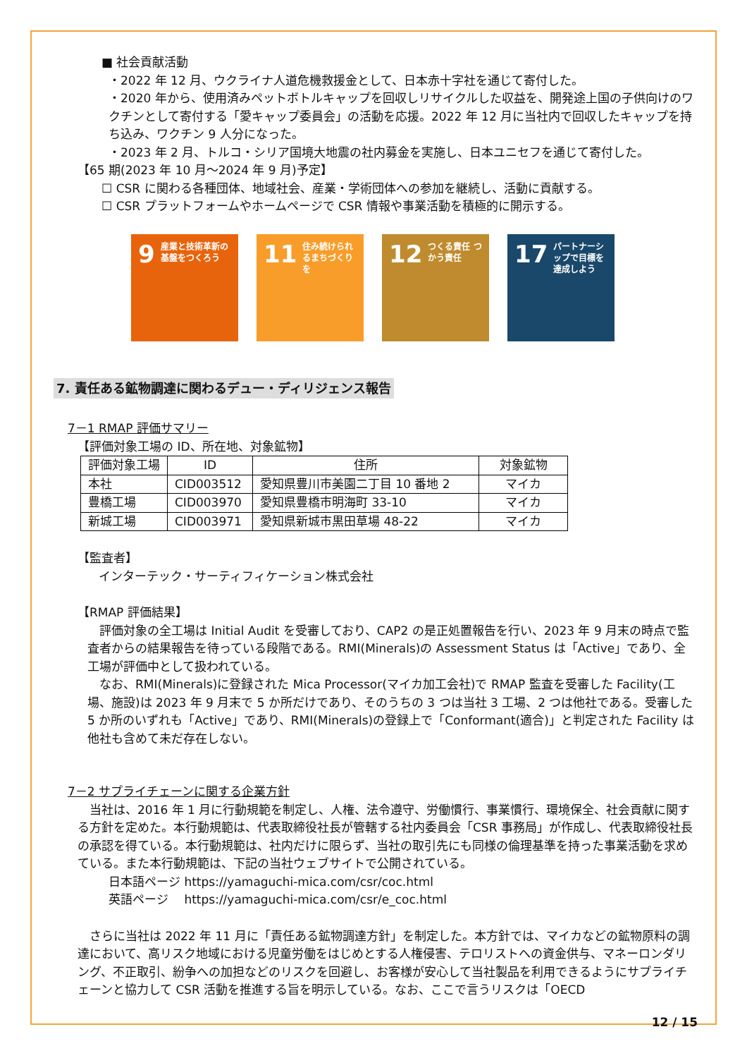■ 社会貢献活動
・2022 年 12 月、ウクライナ人道危機救援金として、日本赤十字社を通じて寄付した。
・2020 年から、使用済みペットボトルキャップを回収しリサイクルした収益を、開発途上国の子供向けのワクチンとして寄付する「愛キャップ委員会」の活動を応援。2022 年 12 月に当社内で回収したキャップを持ち込み、ワクチン 9 人分になった。
・2023 年 2 月、トルコ・シリア国境大地震の社内募金を実施し、日本ユニセフを通じて寄付した。
【65 期(2023 年 10 月～2024 年 9 月)予定】
☐ CSR に関わる各種団体、地域社会、産業・学術団体への参加を継続し、活動に貢献する。
☐ CSR プラットフォームやホームページで CSR 情報や事業活動を積極的に開示する。
9 産業と技術革新の基盤をつくろう
11 住み続けられるまちづくりを
12 つくる責任 つかう責任
17 パートナーシップで目標を達成しよう
7. 責任ある鉱物調達に関わるデュー・ディリジェンス報告
7－1 RMAP 評価サマリー
【評価対象工場の ID、所在地、対象鉱物】
| 評価対象工場 | ID | 住所 | 対象鉱物 |
| --- | --- | --- | --- |
| 本社 | CID003512 | 愛知県豊川市美園二丁目 10 番地 2 | マイカ |
| 豊橋工場 | CID003970 | 愛知県豊橋市明海町 33-10 | マイカ |
| 新城工場 | CID003971 | 愛知県新城市黒田草場 48-22 | マイカ |
【監査者】
インターテック・サーティフィケーション株式会社
【RMAP 評価結果】
　評価対象の全工場は Initial Audit を受審しており、CAP2 の是正処置報告を行い、2023 年 9 月末の時点で監査者からの結果報告を待っている段階である。RMI(Minerals)の Assessment Status は「Active」であり、全工場が評価中として扱われている。
　なお、RMI(Minerals)に登録された Mica Processor(マイカ加工会社)で RMAP 監査を受審した Facility(工場、施設)は 2023 年 9 月末で 5 か所だけであり、そのうちの 3 つは当社 3 工場、2 つは他社である。受審した 5 か所のいずれも「Active」であり、RMI(Minerals)の登録上で「Conformant(適合)」と判定された Facility は他社も含めて未だ存在しない。
7－2 サプライチェーンに関する企業方針
　当社は、2016 年 1 月に行動規範を制定し、人権、法令遵守、労働慣行、事業慣行、環境保全、社会貢献に関する方針を定めた。本行動規範は、代表取締役社長が管轄する社内委員会「CSR 事務局」が作成し、代表取締役社長の承認を得ている。本行動規範は、社内だけに限らず、当社の取引先にも同様の倫理基準を持った事業活動を求めている。また本行動規範は、下記の当社ウェブサイトで公開されている。
日本語ページ https://yamaguchi-mica.com/csr/coc.html
英語ページ　 https://yamaguchi-mica.com/csr/e_coc.html
　さらに当社は 2022 年 11 月に「責任ある鉱物調達方針」を制定した。本方針では、マイカなどの鉱物原料の調達において、高リスク地域における児童労働をはじめとする人権侵害、テロリストへの資金供与、マネーロンダリング、不正取引、紛争への加担などのリスクを回避し、お客様が安心して当社製品を利用できるようにサプライチェーンと協力して CSR 活動を推進する旨を明示している。なお、ここで言うリスクは「OECD
12 / 15